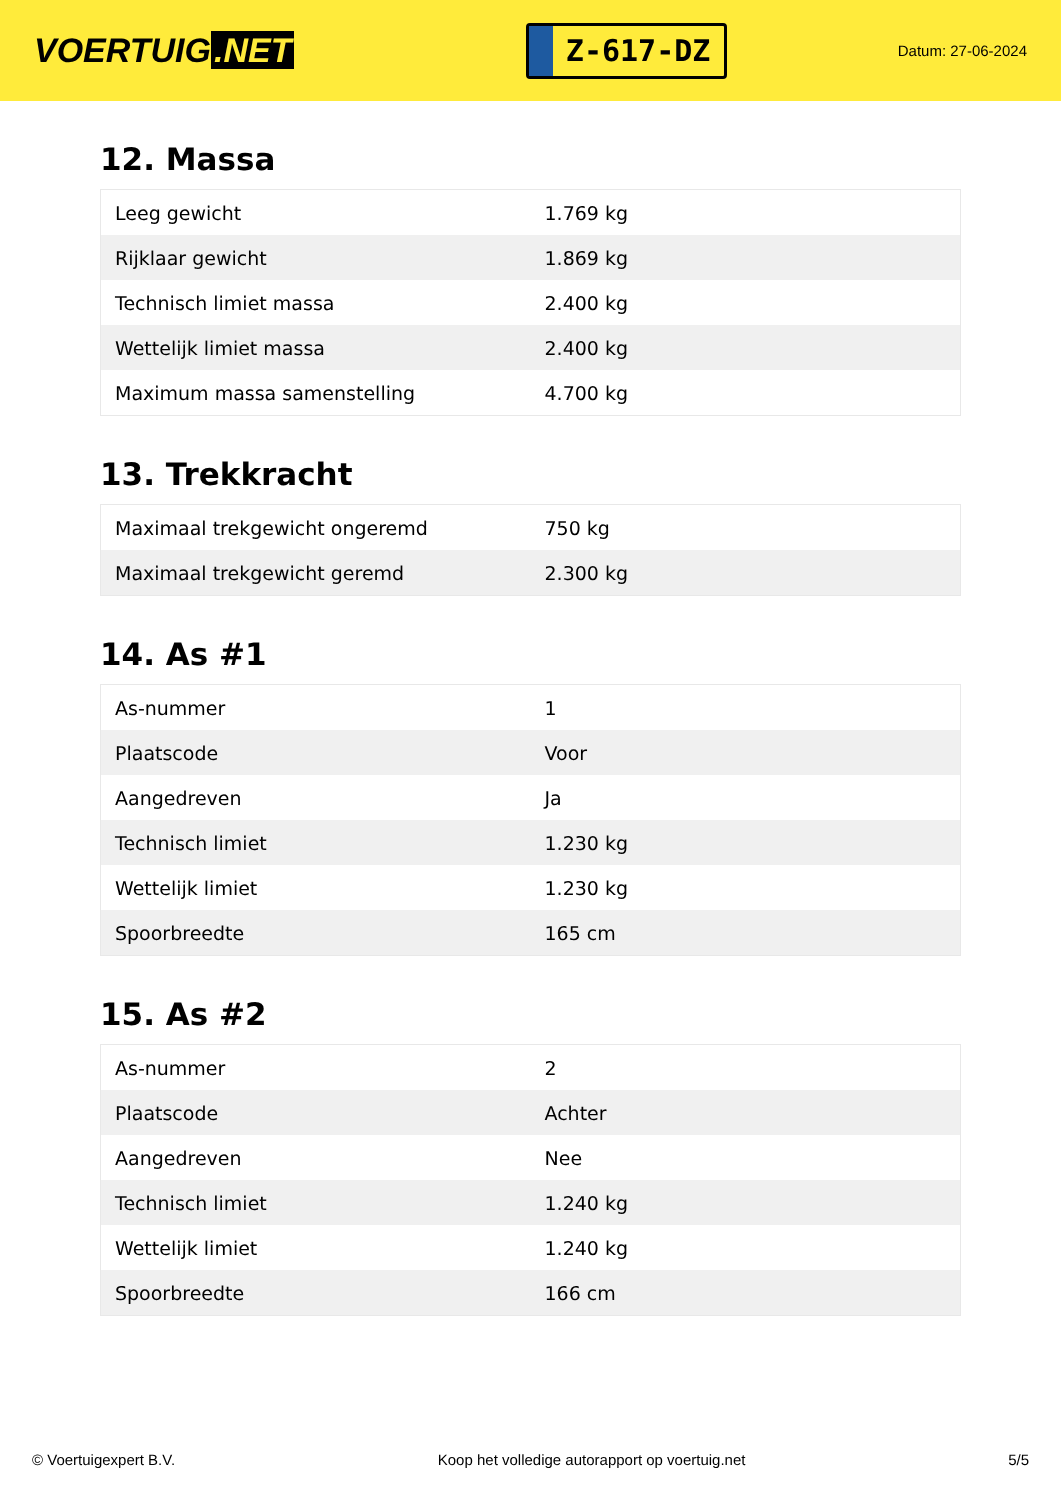VOERTUIG.NET
Z-617-DZ
Datum: 27-06-2024
12. Massa
| Leeg gewicht | 1.769 kg |
| Rijklaar gewicht | 1.869 kg |
| Technisch limiet massa | 2.400 kg |
| Wettelijk limiet massa | 2.400 kg |
| Maximum massa samenstelling | 4.700 kg |
13. Trekkracht
| Maximaal trekgewicht ongeremd | 750 kg |
| Maximaal trekgewicht geremd | 2.300 kg |
14. As #1
| As-nummer | 1 |
| Plaatscode | Voor |
| Aangedreven | Ja |
| Technisch limiet | 1.230 kg |
| Wettelijk limiet | 1.230 kg |
| Spoorbreedte | 165 cm |
15. As #2
| As-nummer | 2 |
| Plaatscode | Achter |
| Aangedreven | Nee |
| Technisch limiet | 1.240 kg |
| Wettelijk limiet | 1.240 kg |
| Spoorbreedte | 166 cm |
© Voertuigexpert B.V. Koop het volledige autorapport op voertuig.net 5/5